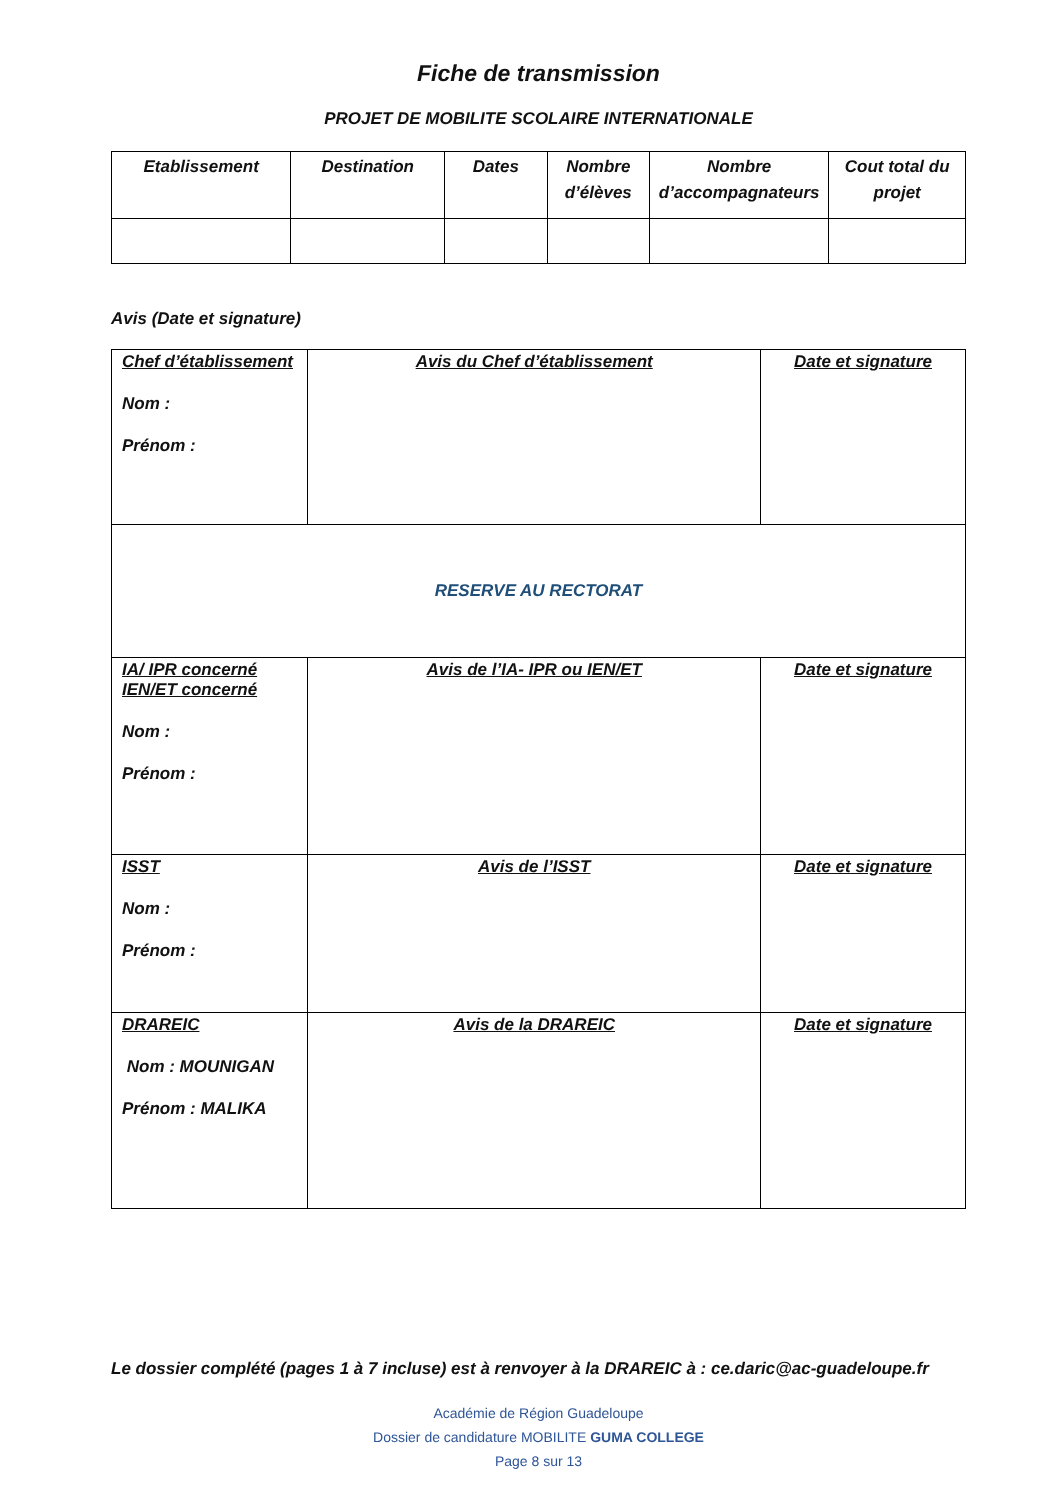Fiche de transmission
PROJET DE MOBILITE SCOLAIRE INTERNATIONALE
| Etablissement | Destination | Dates | Nombre d’élèves | Nombre d’accompagnateurs | Cout total du projet |
| --- | --- | --- | --- | --- | --- |
Avis (Date et signature)
| Chef d’établissement Nom : Prénom : | Avis du Chef d’établissement | Date et signature |
| RESERVE AU RECTORAT | | |
| IA/ IPR concerné IEN/ET concerné Nom : Prénom : | Avis de l’IA- IPR ou IEN/ET | Date et signature |
| ISST Nom : Prénom : | Avis de l’ISST | Date et signature |
| DRAREIC Nom : MOUNIGAN Prénom : MALIKA | Avis de la DRAREIC | Date et signature |
Le dossier complété (pages 1 à 7 incluse) est à renvoyer à la DRAREIC à : ce.daric@ac-guadeloupe.fr
Académie de Région Guadeloupe
Dossier de candidature MOBILITE GUMA COLLEGE
Page 8 sur 13